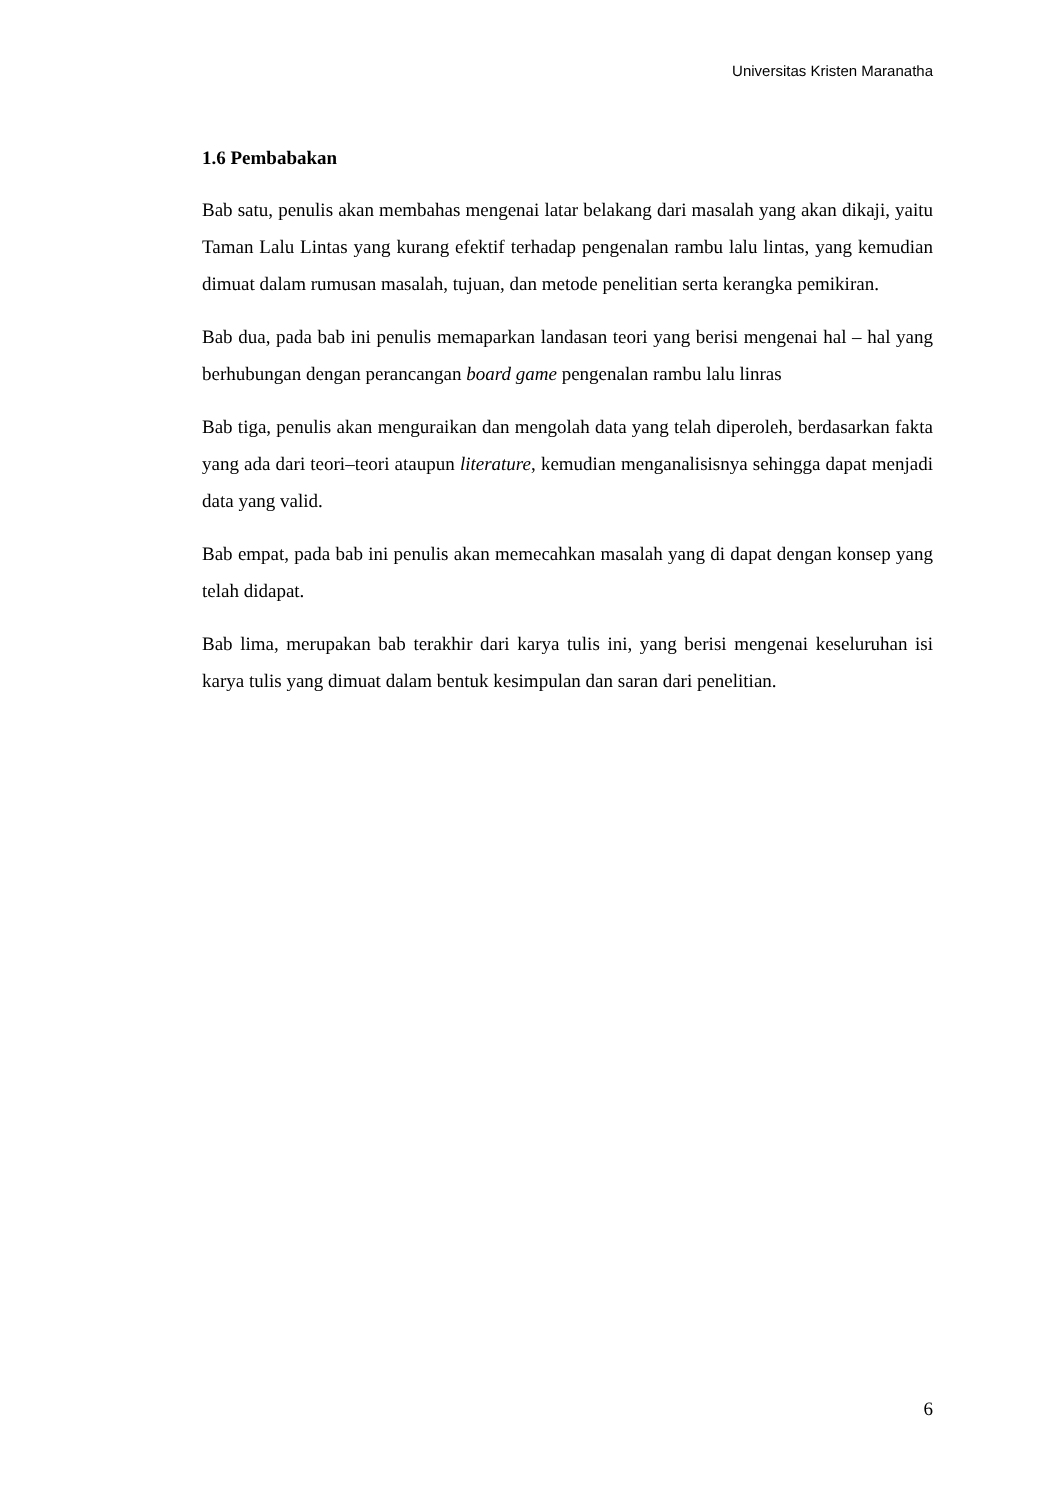Universitas Kristen Maranatha
1.6 Pembabakan
Bab satu, penulis akan membahas mengenai latar belakang dari masalah yang akan dikaji, yaitu Taman Lalu Lintas yang kurang efektif terhadap pengenalan rambu lalu lintas, yang kemudian dimuat dalam rumusan masalah, tujuan, dan metode penelitian serta kerangka pemikiran.
Bab dua, pada bab ini penulis memaparkan landasan teori yang berisi mengenai hal – hal yang berhubungan dengan perancangan board game pengenalan rambu lalu linras
Bab tiga, penulis akan menguraikan dan mengolah data yang telah diperoleh, berdasarkan fakta yang ada dari teori–teori ataupun literature, kemudian menganalisisnya sehingga dapat menjadi data yang valid.
Bab empat, pada bab ini penulis akan memecahkan masalah yang di dapat dengan konsep yang telah didapat.
Bab lima, merupakan bab terakhir dari karya tulis ini, yang berisi mengenai keseluruhan isi karya tulis yang dimuat dalam bentuk kesimpulan dan saran dari penelitian.
6